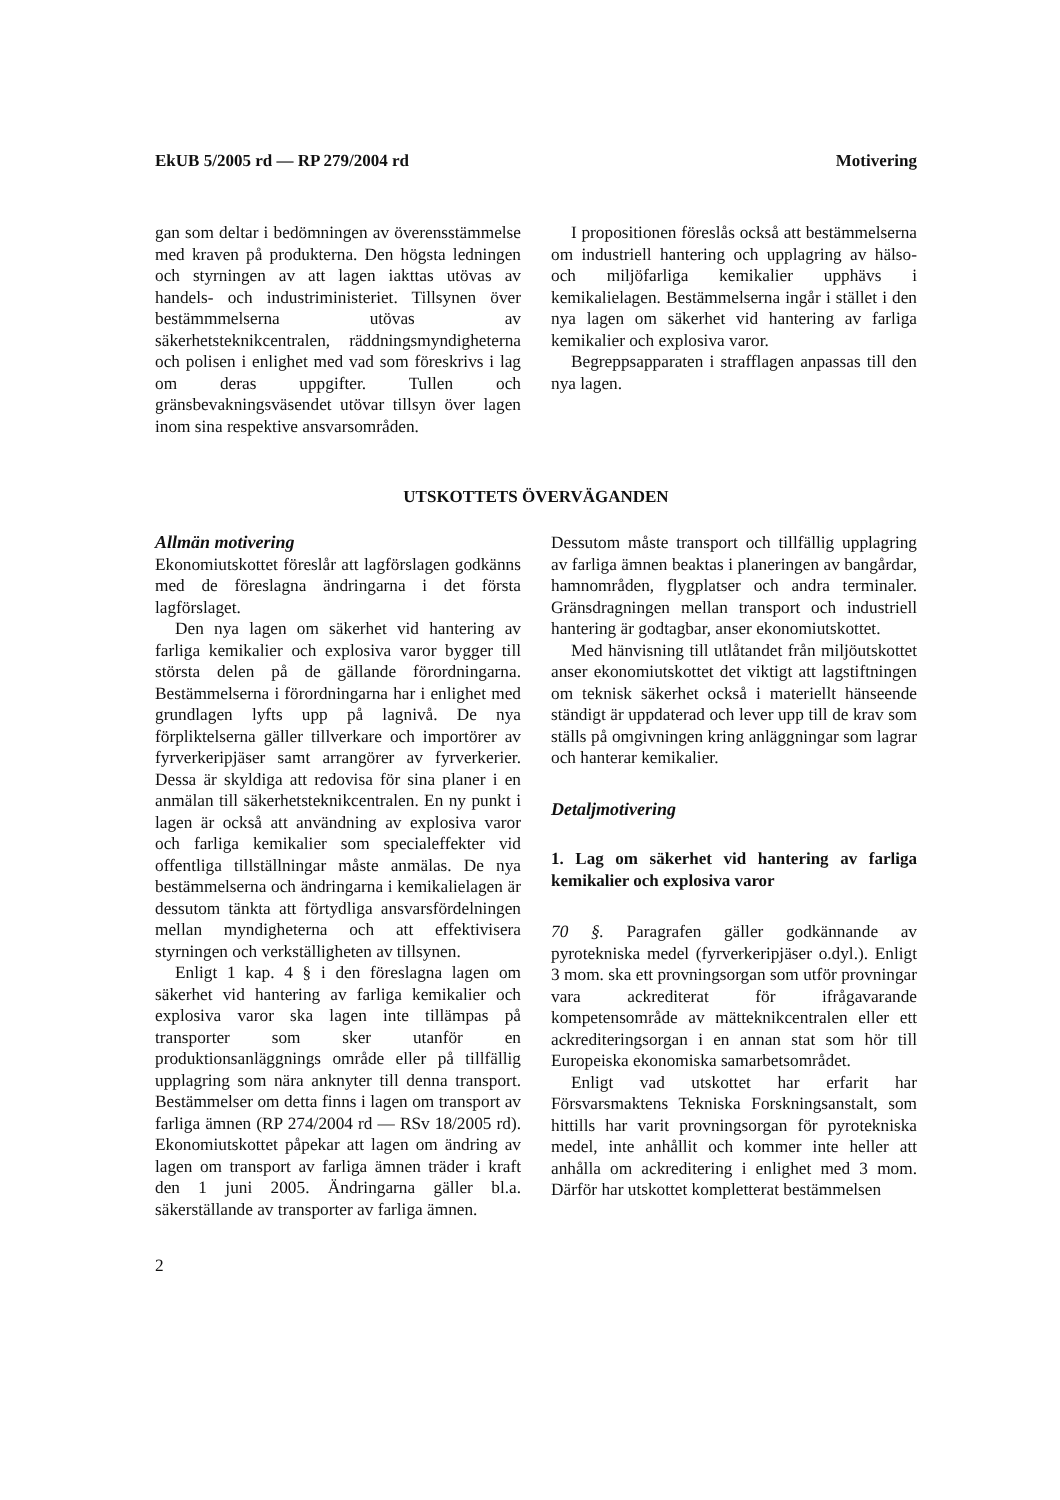EkUB 5/2005 rd — RP 279/2004 rd Motivering
gan som deltar i bedömningen av överensstämmelse med kraven på produkterna. Den högsta ledningen och styrningen av att lagen iakttas utövas av handels- och industriministeriet. Tillsynen över bestämmmelserna utövas av säkerhetsteknikcentralen, räddningsmyndigheterna och polisen i enlighet med vad som föreskrivs i lag om deras uppgifter. Tullen och gränsbevakningsväsendet utövar tillsyn över lagen inom sina respektive ansvarsområden.
I propositionen föreslås också att bestämmelserna om industriell hantering och upplagring av hälso- och miljöfarliga kemikalier upphävs i kemikalielagen. Bestämmelserna ingår i stället i den nya lagen om säkerhet vid hantering av farliga kemikalier och explosiva varor.
Begreppsapparaten i strafflagen anpassas till den nya lagen.
UTSKOTTETS ÖVERVÄGANDEN
Allmän motivering
Ekonomiutskottet föreslår att lagförslagen godkänns med de föreslagna ändringarna i det första lagförslaget.
Den nya lagen om säkerhet vid hantering av farliga kemikalier och explosiva varor bygger till största delen på de gällande förordningarna. Bestämmelserna i förordningarna har i enlighet med grundlagen lyfts upp på lagnivå. De nya förpliktelserna gäller tillverkare och importörer av fyrverkeripjäser samt arrangörer av fyrverkerier. Dessa är skyldiga att redovisa för sina planer i en anmälan till säkerhetsteknikcentralen. En ny punkt i lagen är också att användning av explosiva varor och farliga kemikalier som specialeffekter vid offentliga tillställningar måste anmälas. De nya bestämmelserna och ändringarna i kemikalielagen är dessutom tänkta att förtydliga ansvarsfördelningen mellan myndigheterna och att effektivisera styrningen och verkställigheten av tillsynen.
Enligt 1 kap. 4 § i den föreslagna lagen om säkerhet vid hantering av farliga kemikalier och explosiva varor ska lagen inte tillämpas på transporter som sker utanför en produktionsanläggnings område eller på tillfällig upplagring som nära anknyter till denna transport. Bestämmelser om detta finns i lagen om transport av farliga ämnen (RP 274/2004 rd — RSv 18/2005 rd). Ekonomiutskottet påpekar att lagen om ändring av lagen om transport av farliga ämnen träder i kraft den 1 juni 2005. Ändringarna gäller bl.a. säkerställande av transporter av farliga ämnen.
Dessutom måste transport och tillfällig upplagring av farliga ämnen beaktas i planeringen av bangårdar, hamnområden, flygplatser och andra terminaler. Gränsdragningen mellan transport och industriell hantering är godtagbar, anser ekonomiutskottet.
Med hänvisning till utlåtandet från miljöutskottet anser ekonomiutskottet det viktigt att lagstiftningen om teknisk säkerhet också i materiellt hänseende ständigt är uppdaterad och lever upp till de krav som ställs på omgivningen kring anläggningar som lagrar och hanterar kemikalier.
Detaljmotivering
1. Lag om säkerhet vid hantering av farliga kemikalier och explosiva varor
70 §. Paragrafen gäller godkännande av pyrotekniska medel (fyrverkeripjäser o.dyl.). Enligt 3 mom. ska ett provningsorgan som utför provningar vara ackrediterat för ifrågavarande kompetensområde av mätteknikcentralen eller ett ackrediteringsorgan i en annan stat som hör till Europeiska ekonomiska samarbetsområdet.
Enligt vad utskottet har erfarit har Försvarsmaktens Tekniska Forskningsanstalt, som hittills har varit provningsorgan för pyrotekniska medel, inte anhållit och kommer inte heller att anhålla om ackreditering i enlighet med 3 mom. Därför har utskottet kompletterat bestämmelsen
2